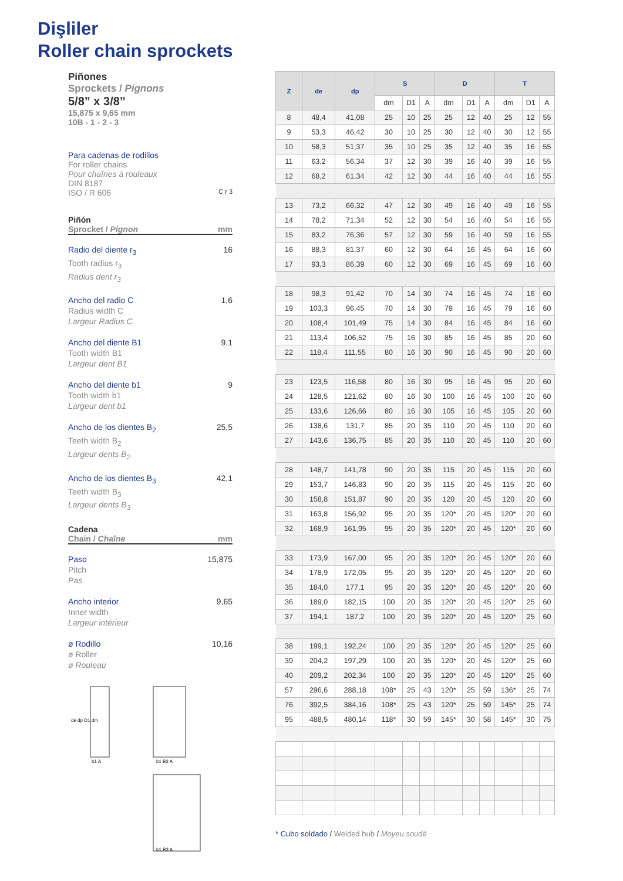Dişliler
Roller chain sprockets
Piñones
Sprockets / Pignons
5/8” x 3/8”
15,875 x 9,65 mm
10B - 1 - 2 - 3
Para cadenas de rodillos
For roller chains
Pour chaînes à rouleaux
DIN 8187
ISO / R 606 C r 3
Piñón
Sprocket / Pignon mm
Radio del diente r<sub>3</sub>
Tooth radius r<sub>3</sub>
Radius dent r<sub>3</sub>
16
Ancho del radio C
Radius width C
Largeur Radius C
1,6
Ancho del diente B1
Tooth width B1
Largeur dent B1
9,1
Ancho del diente b1
Tooth width b1
Largeur dent b1
9
Ancho de los dientes B<sub>2</sub>
Teeth width B<sub>2</sub>
Largeur dents B<sub>2</sub>
25,5
Ancho de los dientes B<sub>3</sub>
Teeth width B<sub>3</sub>
Largeur dents B<sub>3</sub>
42,1
Cadena
Chain / Chaîne mm
Paso
Pitch
Pas
15,875
Ancho interior
Inner width
Largeur intérieur
9,65
ø Rodillo
ø Roller
ø Rouleau
10,16
de dp D1 dm
b1 A
b1 B2 A
b1 B3 A
| Z | de | dp | S | | | D | | | T | | |
| --- | --- | --- | --- | --- | --- | --- | --- | --- | --- | --- | --- |
| | | | dm | D1 | A | dm | D1 | A | dm | D1 | A |
| 8 | 48,4 | 41,08 | 25 | 10 | 25 | 25 | 12 | 40 | 25 | 12 | 55 |
| 9 | 53,3 | 46,42 | 30 | 10 | 25 | 30 | 12 | 40 | 30 | 12 | 55 |
| 10 | 58,3 | 51,37 | 35 | 10 | 25 | 35 | 12 | 40 | 35 | 16 | 55 |
| 11 | 63,2 | 56,34 | 37 | 12 | 30 | 39 | 16 | 40 | 39 | 16 | 55 |
| 12 | 68,2 | 61,34 | 42 | 12 | 30 | 44 | 16 | 40 | 44 | 16 | 55 |
| 13 | 73,2 | 66,32 | 47 | 12 | 30 | 49 | 16 | 40 | 49 | 16 | 55 |
| 14 | 78,2 | 71,34 | 52 | 12 | 30 | 54 | 16 | 40 | 54 | 16 | 55 |
| 15 | 83,2 | 76,36 | 57 | 12 | 30 | 59 | 16 | 40 | 59 | 16 | 55 |
| 16 | 88,3 | 81,37 | 60 | 12 | 30 | 64 | 16 | 45 | 64 | 16 | 60 |
| 17 | 93,3 | 86,39 | 60 | 12 | 30 | 69 | 16 | 45 | 69 | 16 | 60 |
| 18 | 98,3 | 91,42 | 70 | 14 | 30 | 74 | 16 | 45 | 74 | 16 | 60 |
| 19 | 103,3 | 96,45 | 70 | 14 | 30 | 79 | 16 | 45 | 79 | 16 | 60 |
| 20 | 108,4 | 101,49 | 75 | 14 | 30 | 84 | 16 | 45 | 84 | 16 | 60 |
| 21 | 113,4 | 106,52 | 75 | 16 | 30 | 85 | 16 | 45 | 85 | 20 | 60 |
| 22 | 118,4 | 111,55 | 80 | 16 | 30 | 90 | 16 | 45 | 90 | 20 | 60 |
| 23 | 123,5 | 116,58 | 80 | 16 | 30 | 95 | 16 | 45 | 95 | 20 | 60 |
| 24 | 128,5 | 121,62 | 80 | 16 | 30 | 100 | 16 | 45 | 100 | 20 | 60 |
| 25 | 133,6 | 126,66 | 80 | 16 | 30 | 105 | 16 | 45 | 105 | 20 | 60 |
| 26 | 138,6 | 131,7 | 85 | 20 | 35 | 110 | 20 | 45 | 110 | 20 | 60 |
| 27 | 143,6 | 136,75 | 85 | 20 | 35 | 110 | 20 | 45 | 110 | 20 | 60 |
| 28 | 148,7 | 141,78 | 90 | 20 | 35 | 115 | 20 | 45 | 115 | 20 | 60 |
| 29 | 153,7 | 146,83 | 90 | 20 | 35 | 115 | 20 | 45 | 115 | 20 | 60 |
| 30 | 158,8 | 151,87 | 90 | 20 | 35 | 120 | 20 | 45 | 120 | 20 | 60 |
| 31 | 163,8 | 156,92 | 95 | 20 | 35 | 120* | 20 | 45 | 120* | 20 | 60 |
| 32 | 168,9 | 161,95 | 95 | 20 | 35 | 120* | 20 | 45 | 120* | 20 | 60 |
| 33 | 173,9 | 167,00 | 95 | 20 | 35 | 120* | 20 | 45 | 120* | 20 | 60 |
| 34 | 178,9 | 172,05 | 95 | 20 | 35 | 120* | 20 | 45 | 120* | 20 | 60 |
| 35 | 184,0 | 177,1 | 95 | 20 | 35 | 120* | 20 | 45 | 120* | 20 | 60 |
| 36 | 189,0 | 182,15 | 100 | 20 | 35 | 120* | 20 | 45 | 120* | 25 | 60 |
| 37 | 194,1 | 187,2 | 100 | 20 | 35 | 120* | 20 | 45 | 120* | 25 | 60 |
| 38 | 199,1 | 192,24 | 100 | 20 | 35 | 120* | 20 | 45 | 120* | 25 | 60 |
| 39 | 204,2 | 197,29 | 100 | 20 | 35 | 120* | 20 | 45 | 120* | 25 | 60 |
| 40 | 209,2 | 202,34 | 100 | 20 | 35 | 120* | 20 | 45 | 120* | 25 | 60 |
| 57 | 296,6 | 288,18 | 108* | 25 | 43 | 120* | 25 | 59 | 136* | 25 | 74 |
| 76 | 392,5 | 384,16 | 108* | 25 | 43 | 120* | 25 | 59 | 145* | 25 | 74 |
| 95 | 488,5 | 480,14 | 118* | 30 | 59 | 145* | 30 | 58 | 145* | 30 | 75 |
* Cubo soldado / Welded hub / Moyeu soudé